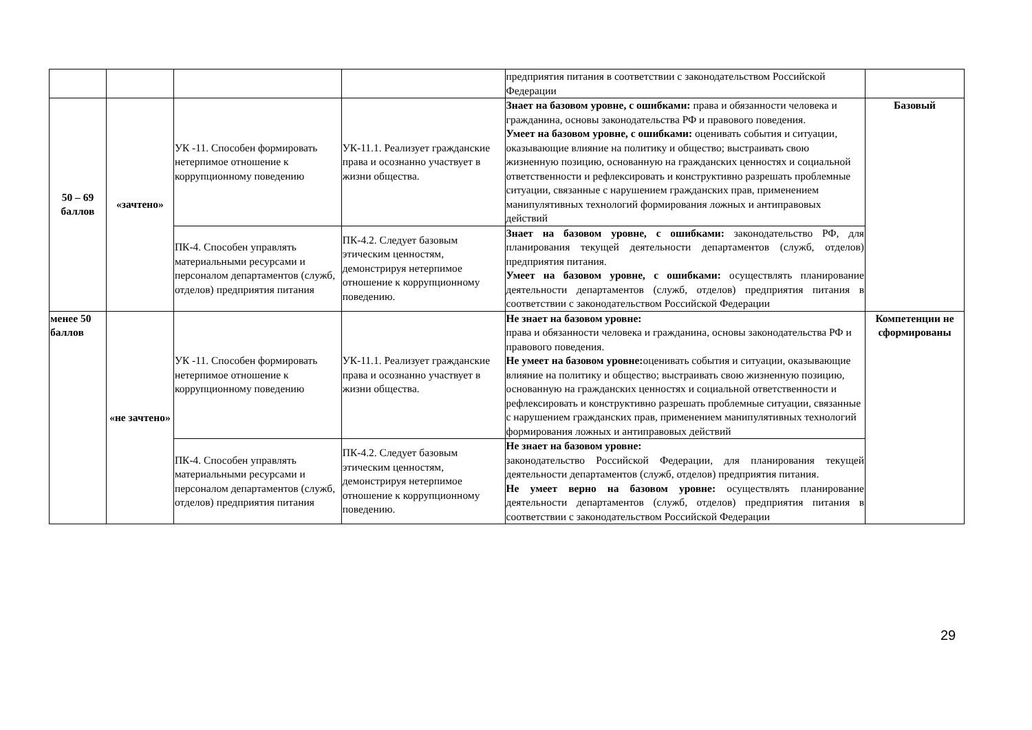| | | | | предприятия питания в соответствии с законодательством Российской Федерации | |
| 50 – 69 баллов | «зачтено» | УК -11. Способен формировать нетерпимое отношение к коррупционному поведению | УК-11.1. Реализует гражданские права и осознанно участвует в жизни общества. | Знает на базовом уровне, с ошибками: права и обязанности человека и гражданина, основы законодательства РФ и правового поведения. Умеет на базовом уровне, с ошибками: оценивать события и ситуации, оказывающие влияние на политику и общество; выстраивать свою жизненную позицию, основанную на гражданских ценностях и социальной ответственности и рефлексировать и конструктивно разрешать проблемные ситуации, связанные с нарушением гражданских прав, применением манипулятивных технологий формирования ложных и антиправовых действий | Базовый |
| | | ПК-4. Способен управлять материальными ресурсами и персоналом департаментов (служб, отделов) предприятия питания | ПК-4.2. Следует базовым этическим ценностям, демонстрируя нетерпимое отношение к коррупционному поведению. | Знает на базовом уровне, с ошибками: законодательство РФ, для планирования текущей деятельности департаментов (служб, отделов) предприятия питания. Умеет на базовом уровне, с ошибками: осуществлять планирование деятельности департаментов (служб, отделов) предприятия питания в соответствии с законодательством Российской Федерации | |
| менее 50 баллов | «не зачтено» | УК -11. Способен формировать нетерпимое отношение к коррупционному поведению | УК-11.1. Реализует гражданские права и осознанно участвует в жизни общества. | Не знает на базовом уровне: права и обязанности человека и гражданина, основы законодательства РФ и правового поведения. Не умеет на базовом уровне: оценивать события и ситуации, оказывающие влияние на политику и общество; выстраивать свою жизненную позицию, основанную на гражданских ценностях и социальной ответственности и рефлексировать и конструктивно разрешать проблемные ситуации, связанные с нарушением гражданских прав, применением манипулятивных технологий формирования ложных и антиправовых действий | Компетенции не сформированы |
| | | ПК-4. Способен управлять материальными ресурсами и персоналом департаментов (служб, отделов) предприятия питания | ПК-4.2. Следует базовым этическим ценностям, демонстрируя нетерпимое отношение к коррупционному поведению. | Не знает на базовом уровне: законодательство Российской Федерации, для планирования текущей деятельности департаментов (служб, отделов) предприятия питания. Не умеет верно на базовом уровне: осуществлять планирование деятельности департаментов (служб, отделов) предприятия питания в соответствии с законодательством Российской Федерации | |
29